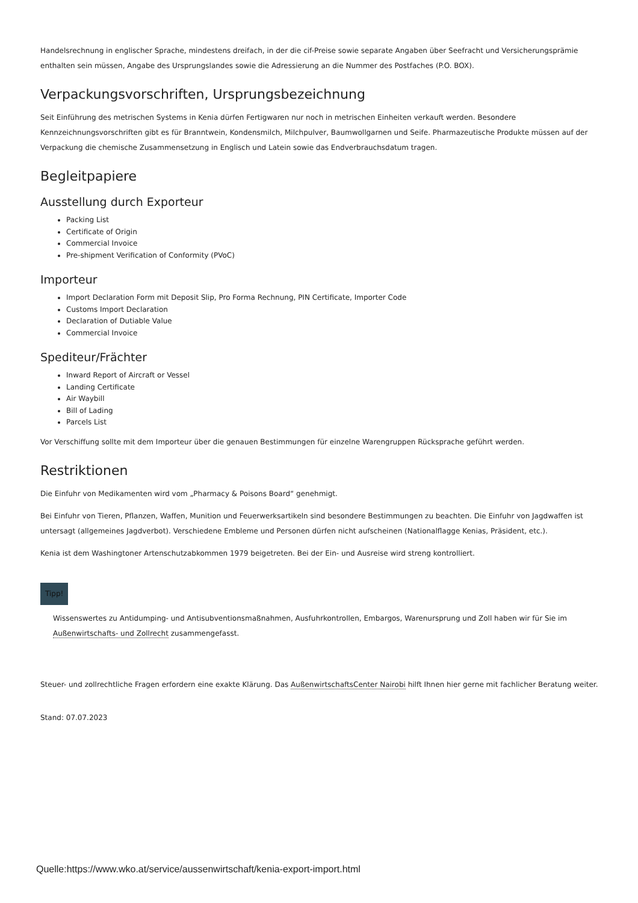Handelsrechnung in englischer Sprache, mindestens dreifach, in der die cif-Preise sowie separate Angaben über Seefracht und Versicherungsprämie enthalten sein müssen, Angabe des Ursprungslandes sowie die Adressierung an die Nummer des Postfaches (P.O. BOX).
Verpackungsvorschriften, Ursprungsbezeichnung
Seit Einführung des metrischen Systems in Kenia dürfen Fertigwaren nur noch in metrischen Einheiten verkauft werden. Besondere Kennzeichnungsvorschriften gibt es für Branntwein, Kondensmilch, Milchpulver, Baumwollgarnen und Seife. Pharmazeutische Produkte müssen auf der Verpackung die chemische Zusammensetzung in Englisch und Latein sowie das Endverbrauchsdatum tragen.
Begleitpapiere
Ausstellung durch Exporteur
Packing List
Certificate of Origin
Commercial Invoice
Pre-shipment Verification of Conformity (PVoC)
Importeur
Import Declaration Form mit Deposit Slip, Pro Forma Rechnung, PIN Certificate, Importer Code
Customs Import Declaration
Declaration of Dutiable Value
Commercial Invoice
Spediteur/Frächter
Inward Report of Aircraft or Vessel
Landing Certificate
Air Waybill
Bill of Lading
Parcels List
Vor Verschiffung sollte mit dem Importeur über die genauen Bestimmungen für einzelne Warengruppen Rücksprache geführt werden.
Restriktionen
Die Einfuhr von Medikamenten wird vom „Pharmacy & Poisons Board“ genehmigt.
Bei Einfuhr von Tieren, Pflanzen, Waffen, Munition und Feuerwerksartikeln sind besondere Bestimmungen zu beachten. Die Einfuhr von Jagdwaffen ist untersagt (allgemeines Jagdverbot). Verschiedene Embleme und Personen dürfen nicht aufscheinen (Nationalflagge Kenias, Präsident, etc.).
Kenia ist dem Washingtoner Artenschutzabkommen 1979 beigetreten. Bei der Ein- und Ausreise wird streng kontrolliert.
Tipp!
Wissenswertes zu Antidumping- und Antisubventionsmaßnahmen, Ausfuhrkontrollen, Embargos, Warenursprung und Zoll haben wir für Sie im Außenwirtschafts- und Zollrecht zusammengefasst.
Steuer- und zollrechtliche Fragen erfordern eine exakte Klärung. Das AußenwirtschaftsCenter Nairobi hilft Ihnen hier gerne mit fachlicher Beratung weiter.
Stand: 07.07.2023
Quelle:https://www.wko.at/service/aussenwirtschaft/kenia-export-import.html